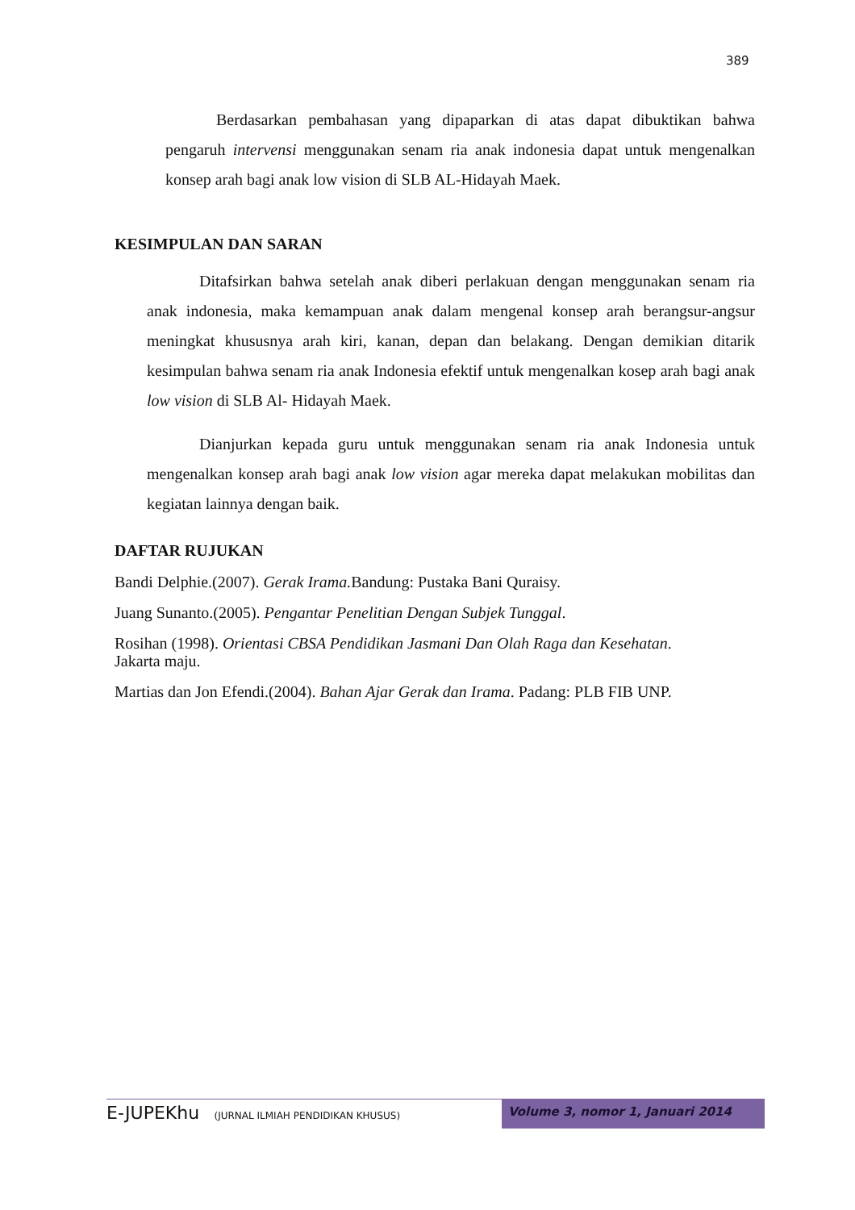389
Berdasarkan pembahasan yang dipaparkan di atas dapat dibuktikan bahwa pengaruh intervensi menggunakan senam ria anak indonesia dapat untuk mengenalkan konsep arah bagi anak low vision di SLB AL-Hidayah Maek.
KESIMPULAN DAN SARAN
Ditafsirkan bahwa setelah anak diberi perlakuan dengan menggunakan senam ria anak indonesia, maka kemampuan anak dalam mengenal konsep arah berangsur-angsur meningkat khususnya arah kiri, kanan, depan dan belakang. Dengan demikian ditarik kesimpulan bahwa senam ria anak Indonesia efektif untuk mengenalkan kosep arah bagi anak low vision di SLB Al- Hidayah Maek.
Dianjurkan kepada guru untuk menggunakan senam ria anak Indonesia untuk mengenalkan konsep arah bagi anak low vision agar mereka dapat melakukan mobilitas dan kegiatan lainnya dengan baik.
DAFTAR RUJUKAN
Bandi Delphie.(2007). Gerak Irama. Bandung: Pustaka Bani Quraisy.
Juang Sunanto.(2005). Pengantar Penelitian Dengan Subjek Tunggal.
Rosihan (1998). Orientasi CBSA Pendidikan Jasmani Dan Olah Raga dan Kesehatan.
Jakarta maju.
Martias dan Jon Efendi.(2004). Bahan Ajar Gerak dan Irama. Padang: PLB FIB UNP.
E-JUPEKhu (JURNAL ILMIAH PENDIDIKAN KHUSUS)
Volume 3, nomor 1, Januari 2014